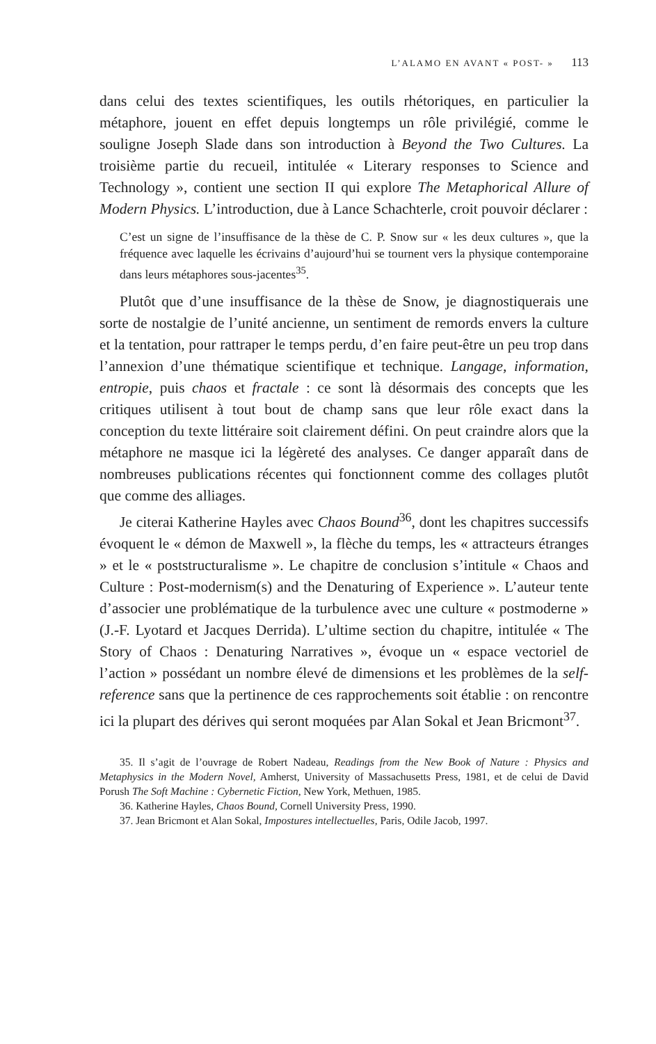L’ALAMO EN AVANT « POST- » 113
dans celui des textes scientifiques, les outils rhétoriques, en particulier la métaphore, jouent en effet depuis longtemps un rôle privilégié, comme le souligne Joseph Slade dans son introduction à Beyond the Two Cultures. La troisième partie du recueil, intitulée « Literary responses to Science and Technology », contient une section II qui explore The Metaphorical Allure of Modern Physics. L’introduction, due à Lance Schachterle, croit pouvoir déclarer :
C’est un signe de l’insuffisance de la thèse de C. P. Snow sur « les deux cultures », que la fréquence avec laquelle les écrivains d’aujourd’hui se tournent vers la physique contemporaine dans leurs métaphores sous-jacentes<sup>35</sup>.
Plutôt que d’une insuffisance de la thèse de Snow, je diagnostiquerais une sorte de nostalgie de l’unité ancienne, un sentiment de remords envers la culture et la tentation, pour rattraper le temps perdu, d’en faire peut-être un peu trop dans l’annexion d’une thématique scientifique et technique. Langage, information, entropie, puis chaos et fractale : ce sont là désormais des concepts que les critiques utilisent à tout bout de champ sans que leur rôle exact dans la conception du texte littéraire soit clairement défini. On peut craindre alors que la métaphore ne masque ici la légèreté des analyses. Ce danger apparaît dans de nombreuses publications récentes qui fonctionnent comme des collages plutôt que comme des alliages.
Je citerai Katherine Hayles avec Chaos Bound<sup>36</sup>, dont les chapitres successifs évoquent le « démon de Maxwell », la flèche du temps, les « attracteurs étranges » et le « poststructuralisme ». Le chapitre de conclusion s’intitule « Chaos and Culture : Post-modernism(s) and the Denaturing of Experience ». L’auteur tente d’associer une problématique de la turbulence avec une culture « postmoderne » (J.-F. Lyotard et Jacques Derrida). L’ultime section du chapitre, intitulée « The Story of Chaos : Denaturing Narratives », évoque un « espace vectoriel de l’action » possédant un nombre élevé de dimensions et les problèmes de la self-reference sans que la pertinence de ces rapprochements soit établie : on rencontre ici la plupart des dérives qui seront moquées par Alan Sokal et Jean Bricmont<sup>37</sup>.
35. Il s’agit de l’ouvrage de Robert Nadeau, Readings from the New Book of Nature : Physics and Metaphysics in the Modern Novel, Amherst, University of Massachusetts Press, 1981, et de celui de David Porush The Soft Machine : Cybernetic Fiction, New York, Methuen, 1985.
36. Katherine Hayles, Chaos Bound, Cornell University Press, 1990.
37. Jean Bricmont et Alan Sokal, Impostures intellectuelles, Paris, Odile Jacob, 1997.